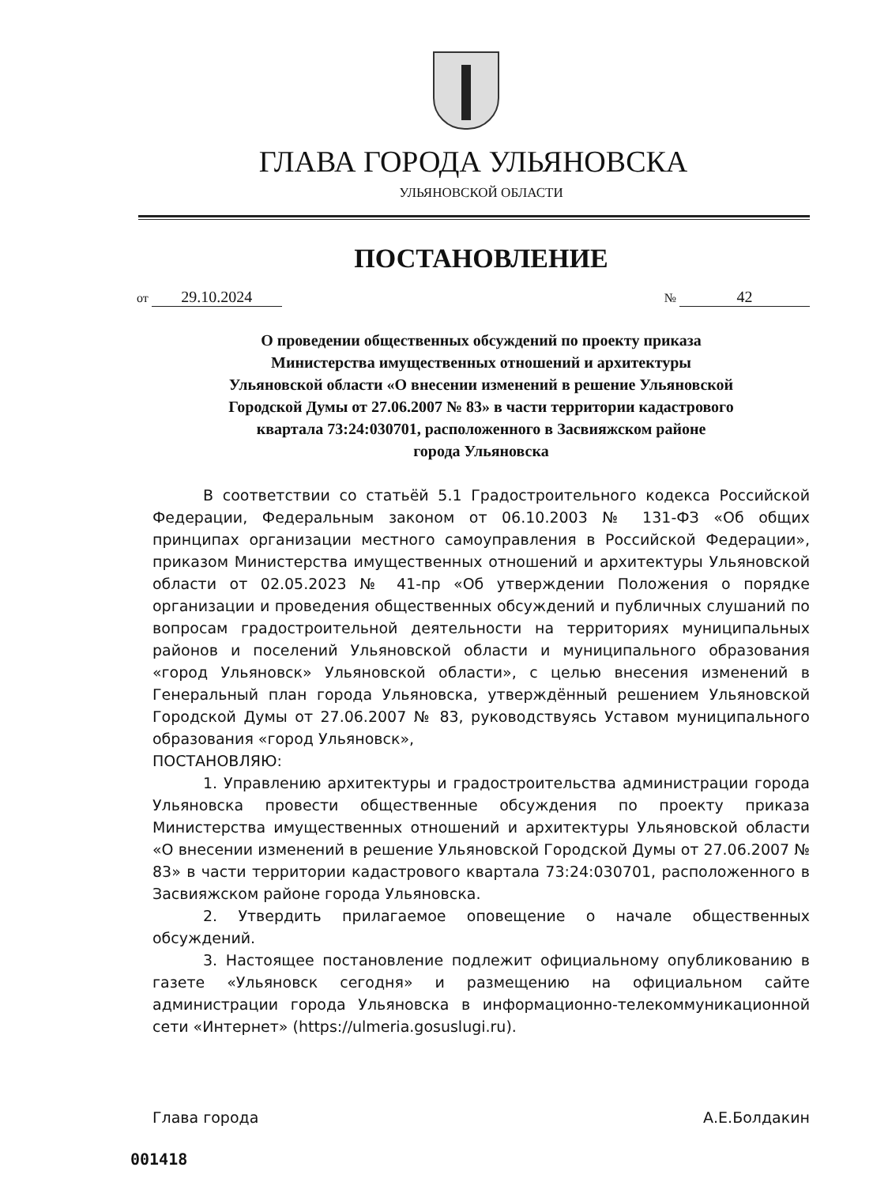ГЛАВА ГОРОДА УЛЬЯНОВСКА
УЛЬЯНОВСКОЙ ОБЛАСТИ
ПОСТАНОВЛЕНИЕ
от 29.10.2024
№ 42
О проведении общественных обсуждений по проекту приказа
Министерства имущественных отношений и архитектуры
Ульяновской области «О внесении изменений в решение Ульяновской
Городской Думы от 27.06.2007 № 83» в части территории кадастрового
квартала 73:24:030701, расположенного в Засвияжском районе
города Ульяновска
В соответствии со статьёй 5.1 Градостроительного кодекса Российской Федерации, Федеральным законом от 06.10.2003 № 131-ФЗ «Об общих принципах организации местного самоуправления в Российской Федерации», приказом Министерства имущественных отношений и архитектуры Ульяновской области от 02.05.2023 № 41-пр «Об утверждении Положения о порядке организации и проведения общественных обсуждений и публичных слушаний по вопросам градостроительной деятельности на территориях муниципальных районов и поселений Ульяновской области и муниципального образования «город Ульяновск» Ульяновской области», с целью внесения изменений в Генеральный план города Ульяновска, утверждённый решением Ульяновской Городской Думы от 27.06.2007 № 83, руководствуясь Уставом муниципального образования «город Ульяновск»,
ПОСТАНОВЛЯЮ:
1. Управлению архитектуры и градостроительства администрации города Ульяновска провести общественные обсуждения по проекту приказа Министерства имущественных отношений и архитектуры Ульяновской области «О внесении изменений в решение Ульяновской Городской Думы от 27.06.2007 № 83» в части территории кадастрового квартала 73:24:030701, расположенного в Засвияжском районе города Ульяновска.
2. Утвердить прилагаемое оповещение о начале общественных обсуждений.
3. Настоящее постановление подлежит официальному опубликованию в газете «Ульяновск сегодня» и размещению на официальном сайте администрации города Ульяновска в информационно-телекоммуникационной сети «Интернет» (https://ulmeria.gosuslugi.ru).
Глава города А.Е.Болдакин
001418